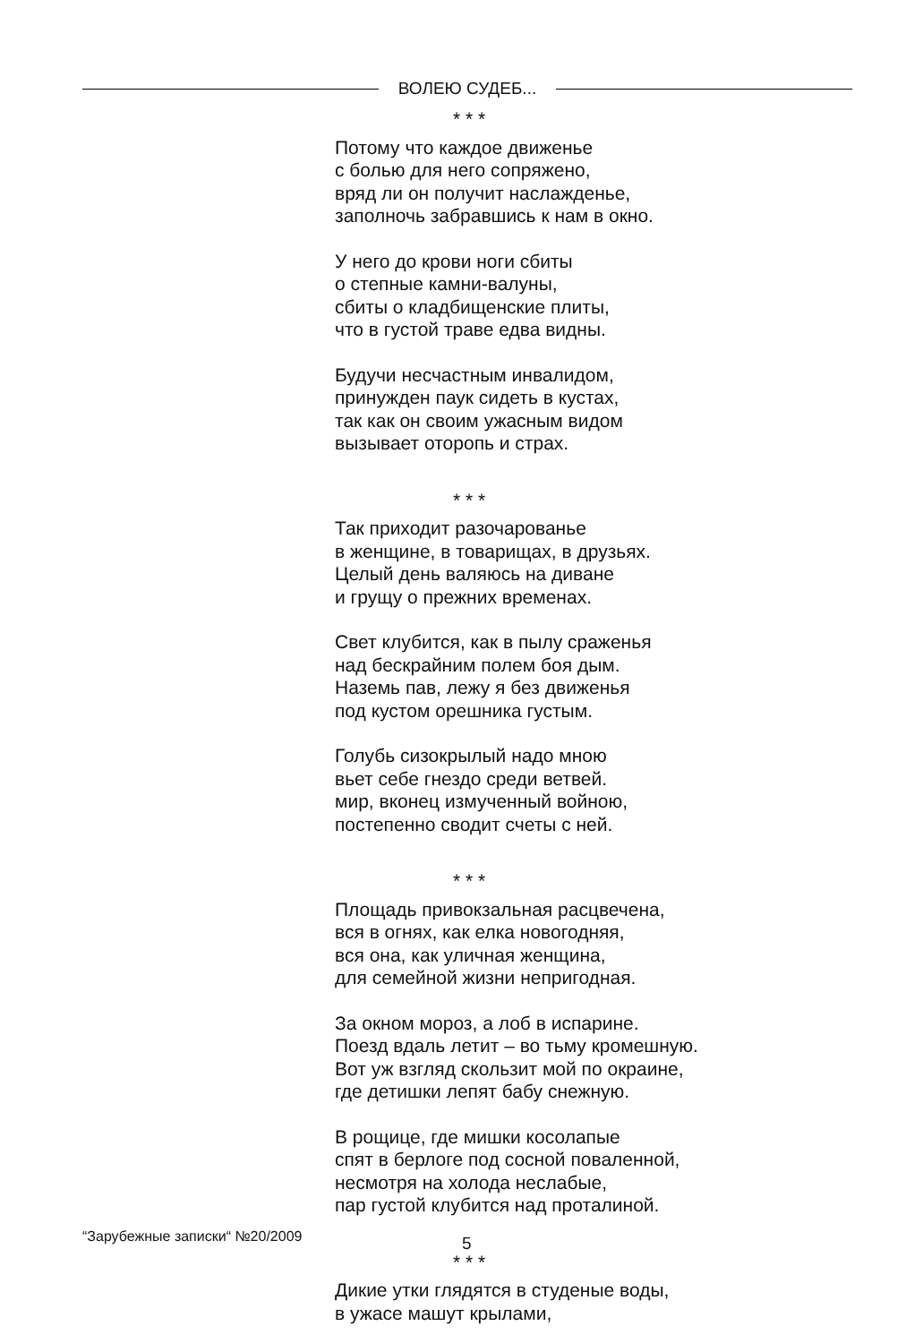ВОЛЕЮ СУДЕБ...
* * *
Потому что каждое движенье
с болью для него сопряжено,
вряд ли он получит наслажденье,
заполночь забравшись к нам в окно.
У него до крови ноги сбиты
о степные камни-валуны,
сбиты о кладбищенские плиты,
что в густой траве едва видны.
Будучи несчастным инвалидом,
принужден паук сидеть в кустах,
так как он своим ужасным видом
вызывает оторопь и страх.
* * *
Так приходит разочарованье
в женщине, в товарищах, в друзьях.
Целый день валяюсь на диване
и грущу о прежних временах.
Свет клубится, как в пылу сраженья
над бескрайним полем боя дым.
Наземь пав, лежу я без движенья
под кустом орешника густым.
Голубь сизокрылый надо мною
вьет себе гнездо среди ветвей.
мир, вконец измученный войною,
постепенно сводит счеты с ней.
* * *
Площадь привокзальная расцвечена,
вся в огнях, как елка новогодняя,
вся она, как уличная женщина,
для семейной жизни непригодная.
За окном мороз, а лоб в испарине.
Поезд вдаль летит – во тьму кромешную.
Вот уж взгляд скользит мой по окраине,
где детишки лепят бабу снежную.
В рощице, где мишки косолапые
спят в берлоге под сосной поваленной,
несмотря на холода неслабые,
пар густой клубится над проталиной.
* * *
Дикие утки глядятся в студеные воды,
в ужасе машут крылами,
“Зарубежные записки“ №20/2009 5